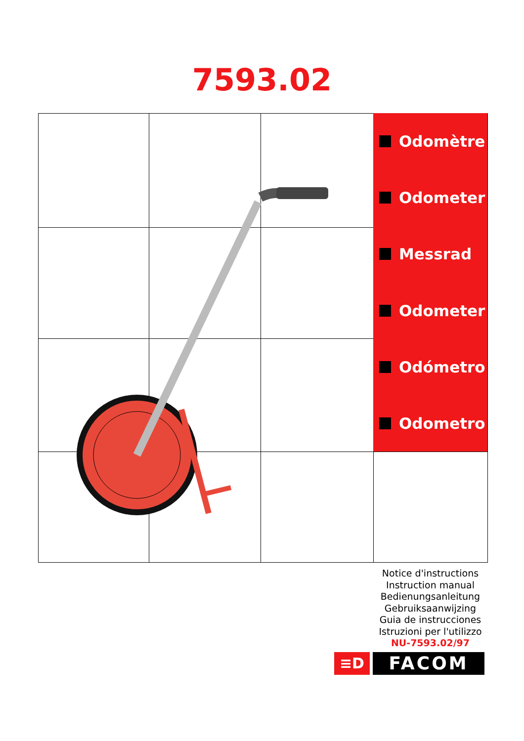7593.02
Odomètre
Odometer
Messrad
Odometer
Odómetro
Odometro
Notice d'instructions
Instruction manual
Bedienungsanleitung
Gebruiksaanwijzing
Guia de instrucciones
Istruzioni per l'utilizzo
NU-7593.02/97
≡D
FACOM